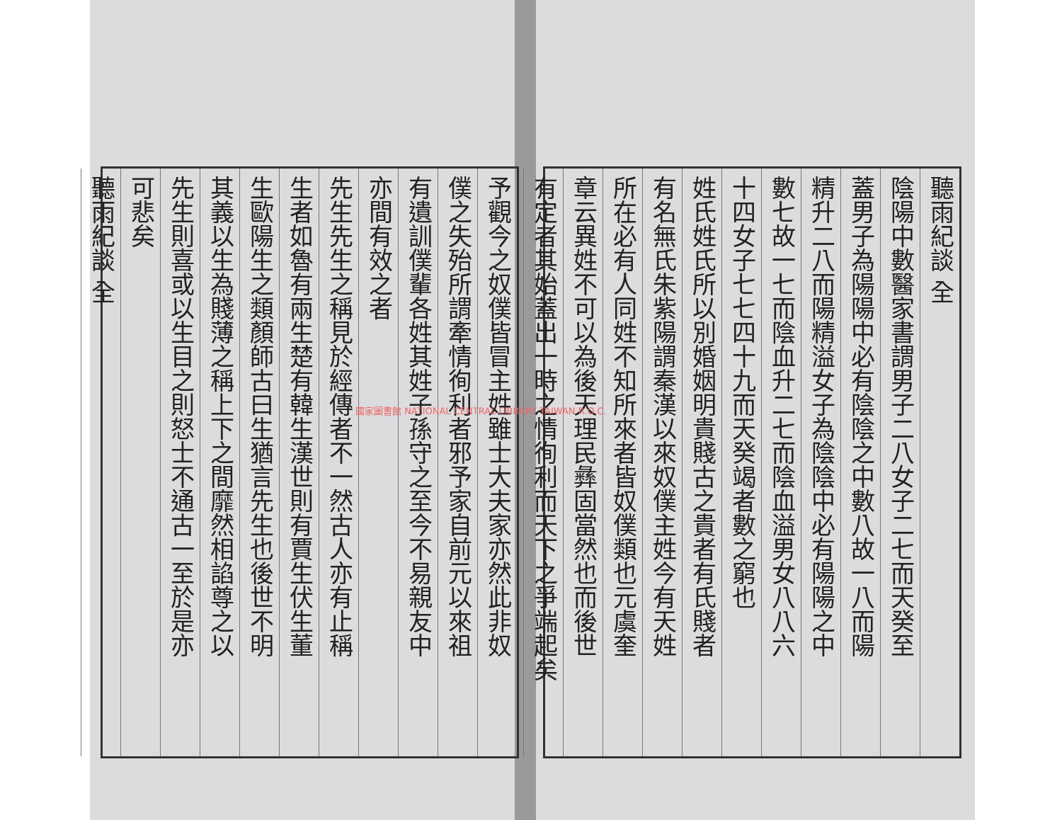聽雨紀談 全
陰陽中數醫家書謂男子二八女子二七而天癸至
蓋男子為陽陽中必有陰陰之中數八故一八而陽
精升二八而陽精溢女子為陰陰中必有陽陽之中
數七故一七而陰血升二七而陰血溢男女八八六
十四女子七七四十九而天癸竭者數之窮也
姓氏姓氏所以別婚姻明貴賤古之貴者有氏賤者
有名無氏朱紫陽謂秦漢以來奴僕主姓今有天姓
所在必有人同姓不知所來者皆奴僕類也元虞奎
章云異姓不可以為後天理民彝固當然也而後世
有定者其始蓋出一時之情徇利而天下之爭端起矣
予觀今之奴僕皆冒主姓雖士大夫家亦然此非奴
僕之失殆所謂牽情徇利者邪予家自前元以來祖
有遺訓僕輩各姓其姓子孫守之至今不易親友中
亦間有效之者
先生先生之稱見於經傳者不一然古人亦有止稱
生者如魯有兩生楚有韓生漢世則有賈生伏生董
生歐陽生之類顏師古曰生猶言先生也後世不明
其義以生為賤薄之稱上下之間靡然相諂尊之以
先生則喜或以生目之則怒士不通古一至於是亦
可悲矣
聽雨紀談 全
國家圖書館 NATIONAL CENTRAL LIBRARY TAIWAN R.O.C.